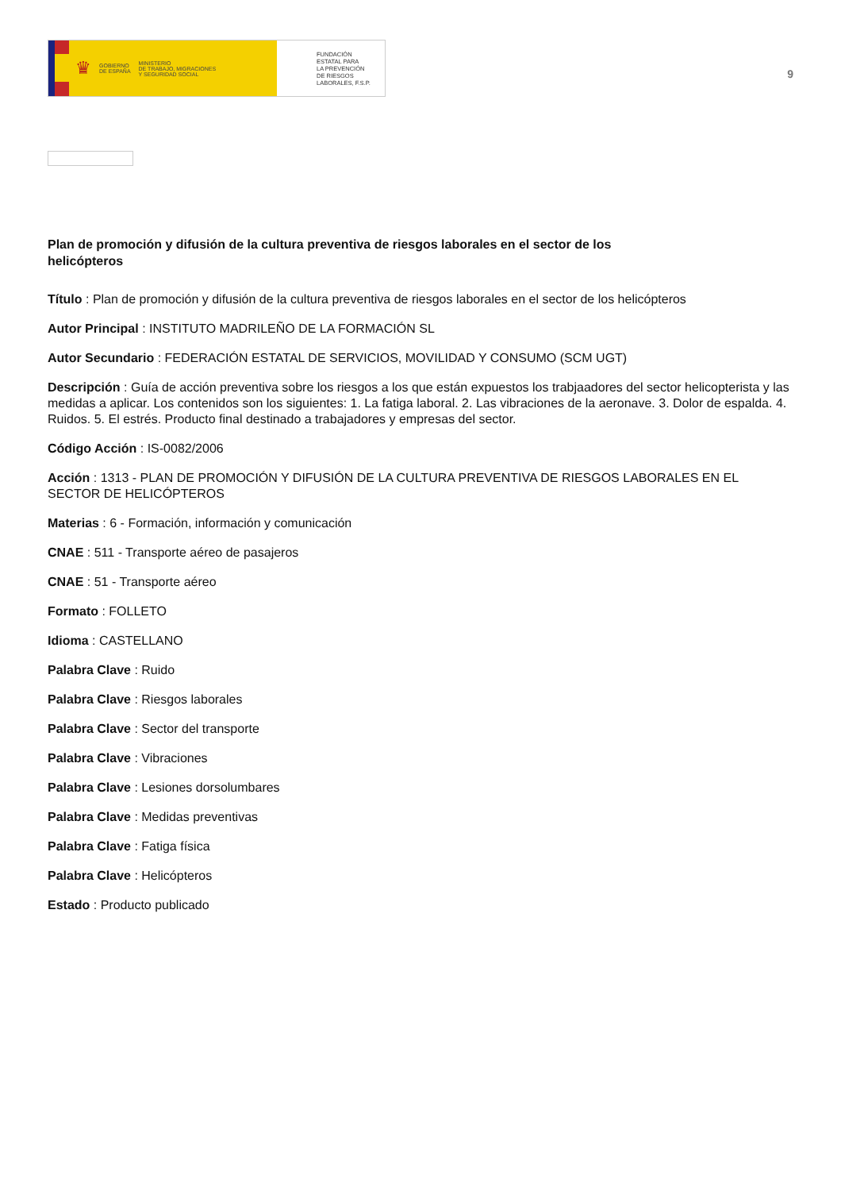♛ GOBIERNO
DE ESPAÑA MINISTERIO
DE TRABAJO, MIGRACIONES
Y SEGURIDAD SOCIAL
FUNDACIÓN
ESTATAL PARA
LA PREVENCIÓN
DE RIESGOS
LABORALES, F.S.P.
9
Plan de promoción y difusión de la cultura preventiva de riesgos laborales en el sector de los helicópteros
Título : Plan de promoción y difusión de la cultura preventiva de riesgos laborales en el sector de los helicópteros
Autor Principal : INSTITUTO MADRILEÑO DE LA FORMACIÓN SL
Autor Secundario : FEDERACIÓN ESTATAL DE SERVICIOS, MOVILIDAD Y CONSUMO (SCM UGT)
Descripción : Guía de acción preventiva sobre los riesgos a los que están expuestos los trabjaadores del sector helicopterista y las medidas a aplicar. Los contenidos son los siguientes: 1. La fatiga laboral. 2. Las vibraciones de la aeronave. 3. Dolor de espalda. 4. Ruidos. 5. El estrés. Producto final destinado a trabajadores y empresas del sector.
Código Acción : IS-0082/2006
Acción : 1313 - PLAN DE PROMOCIÓN Y DIFUSIÓN DE LA CULTURA PREVENTIVA DE RIESGOS LABORALES EN EL SECTOR DE HELICÓPTEROS
Materias : 6 - Formación, información y comunicación
CNAE : 511 - Transporte aéreo de pasajeros
CNAE : 51 - Transporte aéreo
Formato : FOLLETO
Idioma : CASTELLANO
Palabra Clave : Ruido
Palabra Clave : Riesgos laborales
Palabra Clave : Sector del transporte
Palabra Clave : Vibraciones
Palabra Clave : Lesiones dorsolumbares
Palabra Clave : Medidas preventivas
Palabra Clave : Fatiga física
Palabra Clave : Helicópteros
Estado : Producto publicado